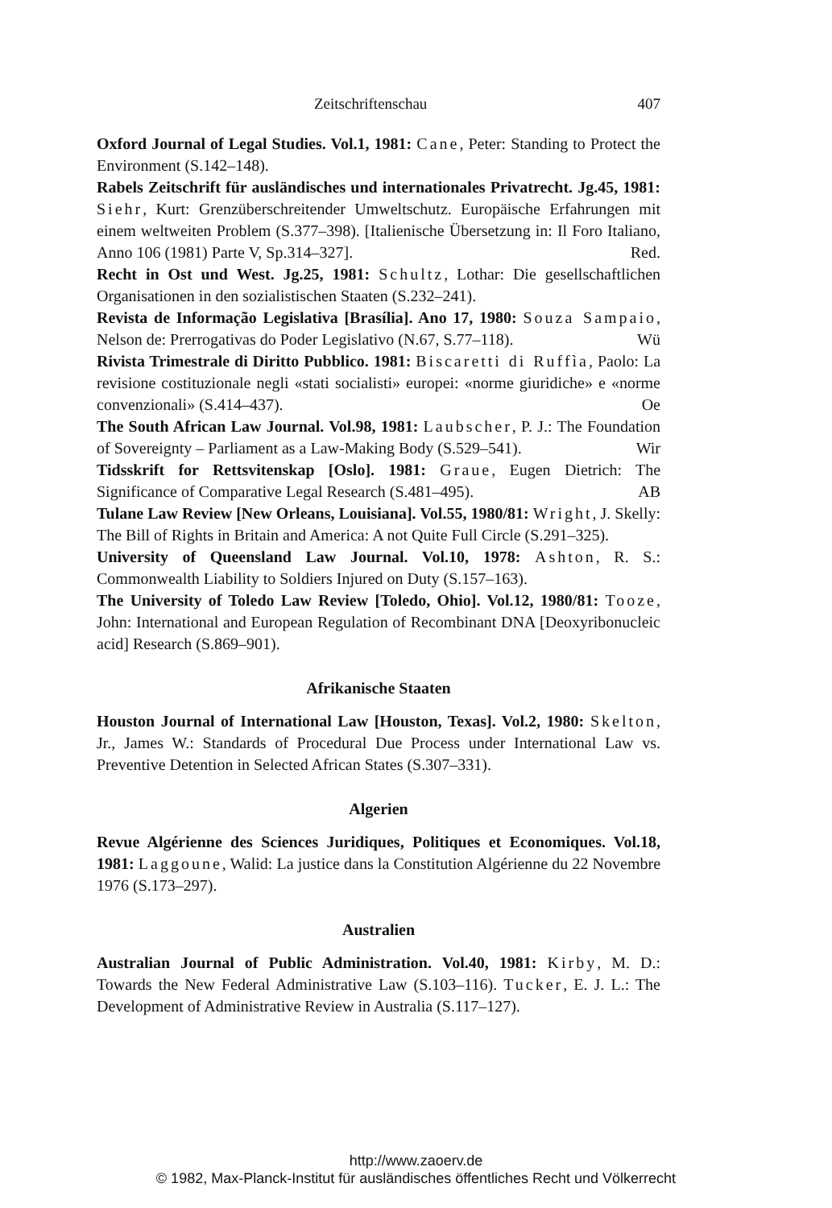Zeitschriftenschau 407
Oxford Journal of Legal Studies. Vol.1, 1981: Cane, Peter: Standing to Protect the Environment (S.142–148).
Rabels Zeitschrift für ausländisches und internationales Privatrecht. Jg.45, 1981: Siehr, Kurt: Grenzüberschreitender Umweltschutz. Europäische Erfahrungen mit einem weltweiten Problem (S.377–398). [Italienische Übersetzung in: Il Foro Italiano, Anno 106 (1981) Parte V, Sp.314–327]. Red.
Recht in Ost und West. Jg.25, 1981: Schultz, Lothar: Die gesellschaftlichen Organisationen in den sozialistischen Staaten (S.232–241).
Revista de Informação Legislativa [Brasília]. Ano 17, 1980: Souza Sampaio, Nelson de: Prerrogativas do Poder Legislativo (N.67, S.77–118). Wü
Rivista Trimestrale di Diritto Pubblico. 1981: Biscaretti di Ruffìa, Paolo: La revisione costituzionale negli «stati socialisti» europei: «norme giuridiche» e «norme convenzionali» (S.414–437). Oe
The South African Law Journal. Vol.98, 1981: Laubscher, P. J.: The Foundation of Sovereignty – Parliament as a Law-Making Body (S.529–541). Wir
Tidsskrift for Rettsvitenskap [Oslo]. 1981: Graue, Eugen Dietrich: The Significance of Comparative Legal Research (S.481–495). AB
Tulane Law Review [New Orleans, Louisiana]. Vol.55, 1980/81: Wright, J. Skelly: The Bill of Rights in Britain and America: A not Quite Full Circle (S.291–325).
University of Queensland Law Journal. Vol.10, 1978: Ashton, R. S.: Commonwealth Liability to Soldiers Injured on Duty (S.157–163).
The University of Toledo Law Review [Toledo, Ohio]. Vol.12, 1980/81: Tooze, John: International and European Regulation of Recombinant DNA [Deoxyribonucleic acid] Research (S.869–901).
Afrikanische Staaten
Houston Journal of International Law [Houston, Texas]. Vol.2, 1980: Skelton, Jr., James W.: Standards of Procedural Due Process under International Law vs. Preventive Detention in Selected African States (S.307–331).
Algerien
Revue Algérienne des Sciences Juridiques, Politiques et Economiques. Vol.18, 1981: Laggoune, Walid: La justice dans la Constitution Algérienne du 22 Novembre 1976 (S.173–297).
Australien
Australian Journal of Public Administration. Vol.40, 1981: Kirby, M. D.: Towards the New Federal Administrative Law (S.103–116). Tucker, E. J. L.: The Development of Administrative Review in Australia (S.117–127).
http://www.zaoerv.de
© 1982, Max-Planck-Institut für ausländisches öffentliches Recht und Völkerrecht